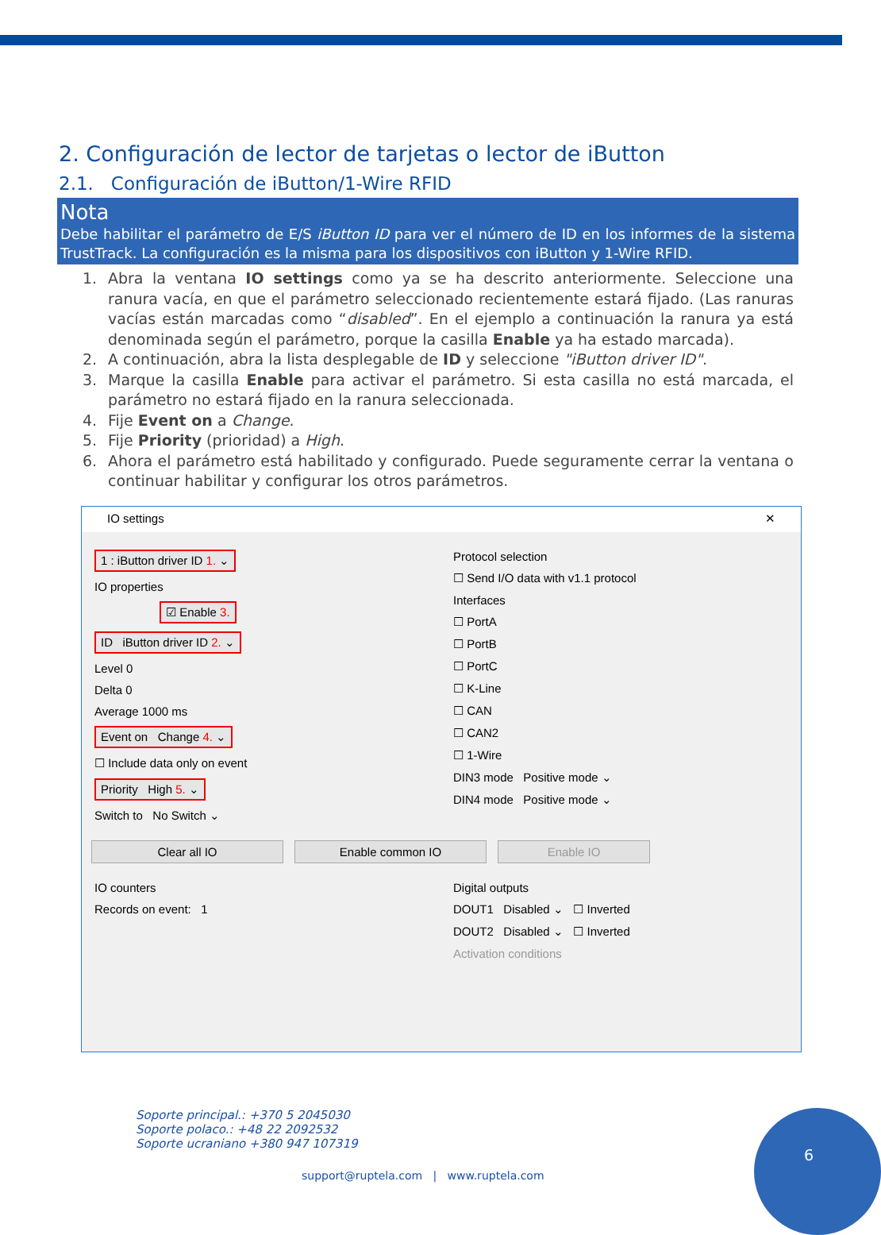2. Configuración de lector de tarjetas o lector de iButton
2.1. Configuración de iButton/1-Wire RFID
Nota
Debe habilitar el parámetro de E/S iButton ID para ver el número de ID en los informes de la sistema TrustTrack. La configuración es la misma para los dispositivos con iButton y 1-Wire RFID.
1. Abra la ventana IO settings como ya se ha descrito anteriormente. Seleccione una ranura vacía, en que el parámetro seleccionado recientemente estará fijado. (Las ranuras vacías están marcadas como “disabled”. En el ejemplo a continuación la ranura ya está denominada según el parámetro, porque la casilla Enable ya ha estado marcada).
2. A continuación, abra la lista desplegable de ID y seleccione "iButton driver ID".
3. Marque la casilla Enable para activar el parámetro. Si esta casilla no está marcada, el parámetro no estará fijado en la ranura seleccionada.
4. Fije Event on a Change.
5. Fije Priority (prioridad) a High.
6. Ahora el parámetro está habilitado y configurado. Puede seguramente cerrar la ventana o continuar habilitar y configurar los otros parámetros.
IO settings ✕
1 : iButton driver ID 1. ⌄
IO properties
☑ Enable 3.
ID iButton driver ID 2. ⌄
Level 0
Delta 0
Average 1000 ms
Event on Change 4. ⌄
☐ Include data only on event
Priority High 5. ⌄
Switch to No Switch ⌄
Protocol selection
☐ Send I/O data with v1.1 protocol
Interfaces
☐ PortA
☐ PortB
☐ PortC
☐ K-Line
☐ CAN
☐ CAN2
☐ 1-Wire
DIN3 mode Positive mode ⌄
DIN4 mode Positive mode ⌄
Clear all IO Enable common IO Enable IO
IO counters
Records on event: 1
Digital outputs
DOUT1 Disabled ⌄ ☐ Inverted
DOUT2 Disabled ⌄ ☐ Inverted
Activation conditions
Soporte principal.: +370 5 2045030
Soporte polaco.: +48 22 2092532
Soporte ucraniano +380 947 107319
support@ruptela.com | www.ruptela.com
6